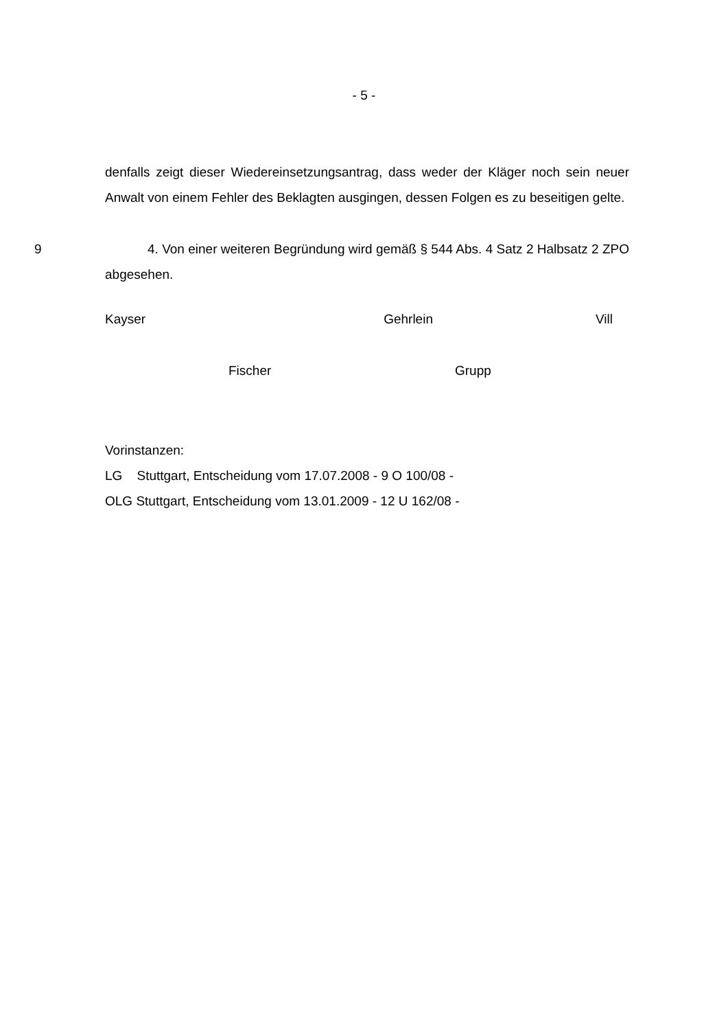- 5 -
denfalls zeigt dieser Wiedereinsetzungsantrag, dass weder der Kläger noch sein neuer Anwalt von einem Fehler des Beklagten ausgingen, dessen Folgen es zu beseitigen gelte.
9 4. Von einer weiteren Begründung wird gemäß § 544 Abs. 4 Satz 2 Halbsatz 2 ZPO abgesehen.
Kayser Gehrlein Vill
Fischer Grupp
Vorinstanzen:
LG Stuttgart, Entscheidung vom 17.07.2008 - 9 O 100/08 -
OLG Stuttgart, Entscheidung vom 13.01.2009 - 12 U 162/08 -